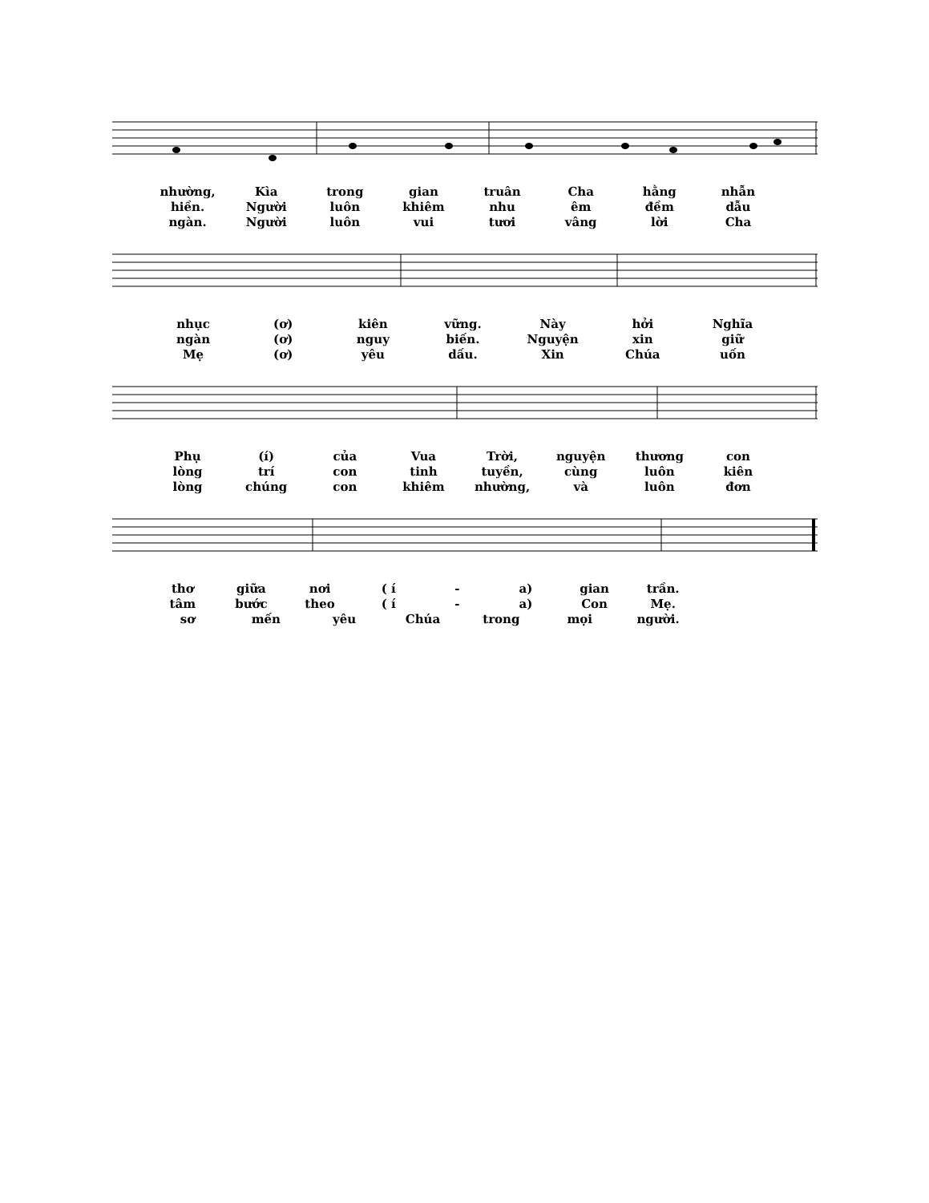nhường, Kìa trong gian truân Cha hằng nhẫn
hiền. Người luôn khiêm nhu êm đềm dẫu
ngàn. Người luôn vui tươi vâng lời Cha
nhục (ơ) kiên vững. Này hởi Nghĩa
ngàn (ơ) nguy biến. Nguyện xin giữ
Mẹ (ơ) yêu dấu. Xin Chúa uốn
Phụ (í) của Vua Trời, nguyện thương con
lòng trí con tinh tuyền, cùng luôn kiên
lòng chúng con khiêm nhường, và luôn đơn
thơ giữa nơi ( í - a) gian trần.
tâm bước theo ( í - a) Con Mẹ.
sơ mến yêu Chúa trong mọi người.